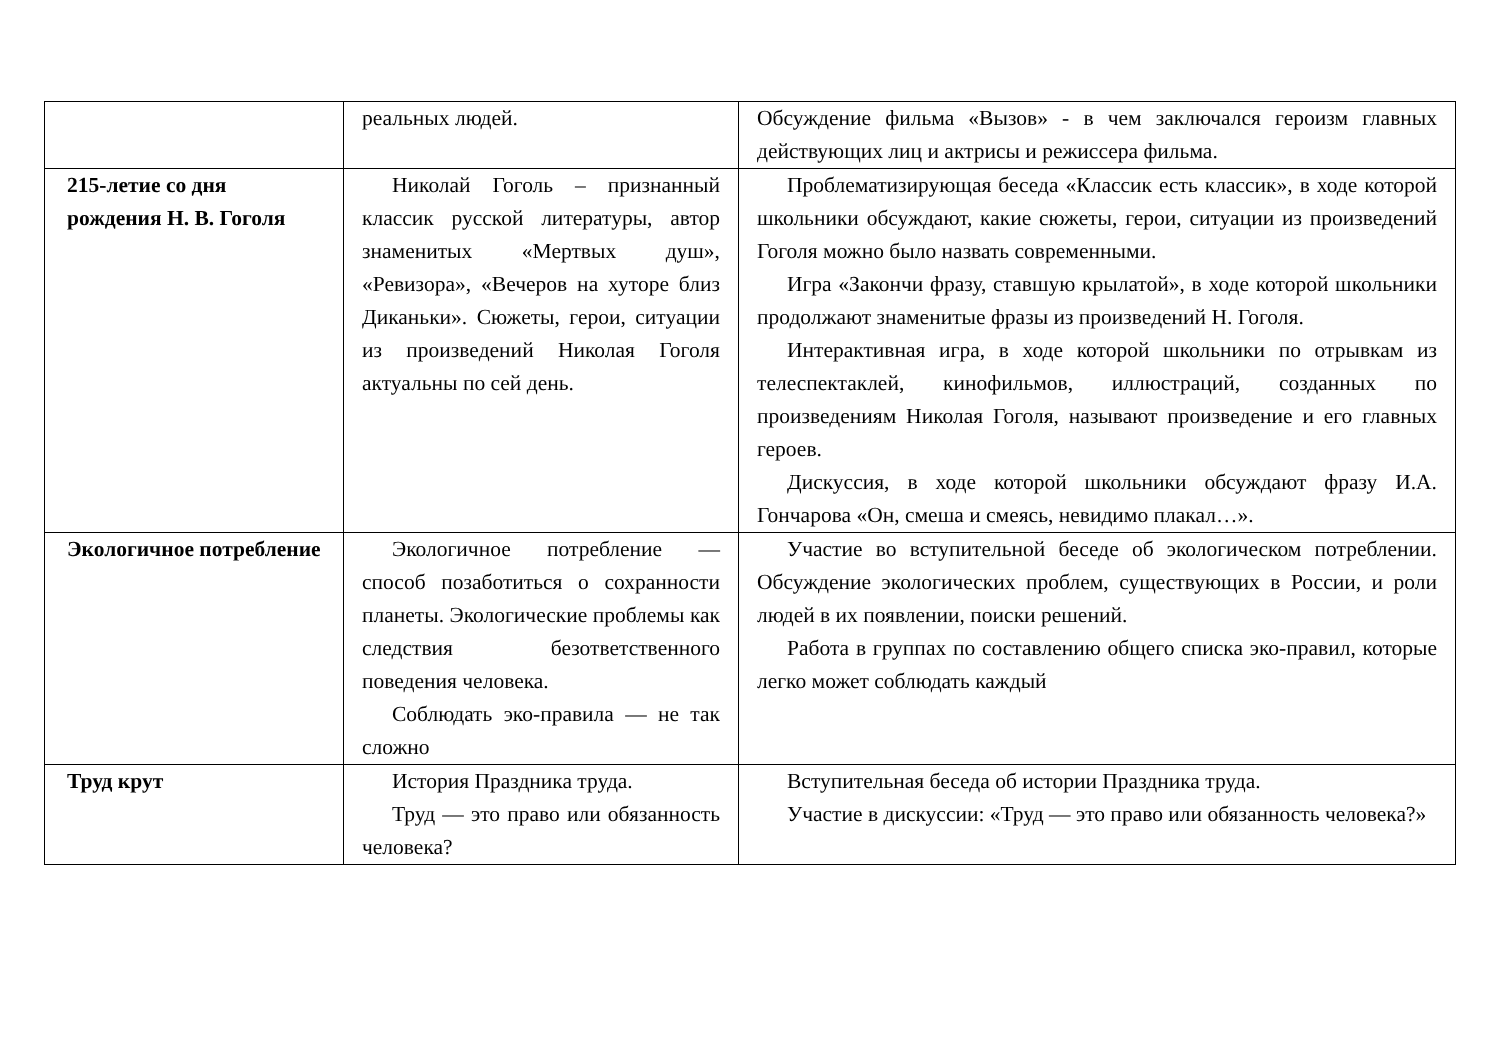| | реальных людей. | Обсуждение фильма «Вызов» - в чем заключался героизм главных действующих лиц и актрисы и режиссера фильма. |
| 215-летие со дня рождения Н. В. Гоголя | Николай Гоголь – признанный классик русской литературы, автор знаменитых «Мертвых душ», «Ревизора», «Вечеров на хуторе близ Диканьки». Сюжеты, герои, ситуации из произведений Николая Гоголя актуальны по сей день. | Проблематизирующая беседа «Классик есть классик», в ходе которой школьники обсуждают, какие сюжеты, герои, ситуации из произведений Гоголя можно было назвать современными. Игра «Закончи фразу, ставшую крылатой», в ходе которой школьники продолжают знаменитые фразы из произведений Н. Гоголя. Интерактивная игра, в ходе которой школьники по отрывкам из телеспектаклей, кинофильмов, иллюстраций, созданных по произведениям Николая Гоголя, называют произведение и его главных героев. Дискуссия, в ходе которой школьники обсуждают фразу И.А. Гончарова «Он, смеша и смеясь, невидимо плакал…». |
| Экологичное потребление | Экологичное потребление — способ позаботиться о сохранности планеты. Экологические проблемы как следствия безответственного поведения человека. Соблюдать эко-правила — не так сложно | Участие во вступительной беседе об экологическом потреблении. Обсуждение экологических проблем, существующих в России, и роли людей в их появлении, поиски решений. Работа в группах по составлению общего списка эко-правил, которые легко может соблюдать каждый |
| Труд крут | История Праздника труда. Труд — это право или обязанность человека? | Вступительная беседа об истории Праздника труда. Участие в дискуссии: «Труд — это право или обязанность человека?» |